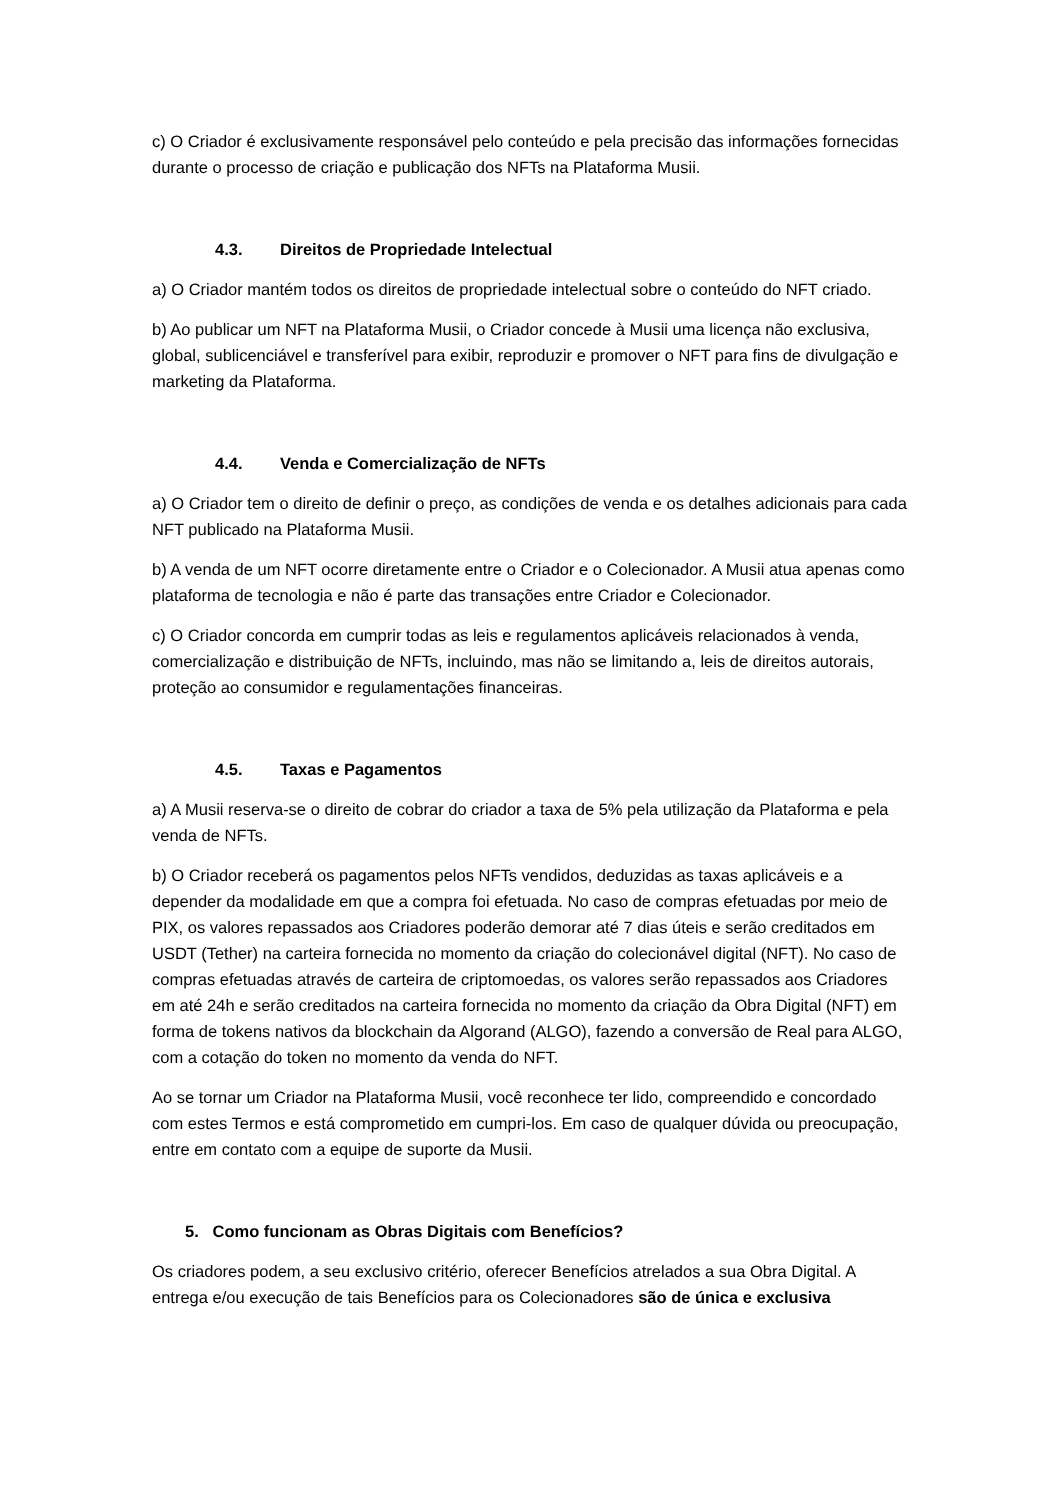c) O Criador é exclusivamente responsável pelo conteúdo e pela precisão das informações fornecidas durante o processo de criação e publicação dos NFTs na Plataforma Musii.
4.3. Direitos de Propriedade Intelectual
a) O Criador mantém todos os direitos de propriedade intelectual sobre o conteúdo do NFT criado.
b) Ao publicar um NFT na Plataforma Musii, o Criador concede à Musii uma licença não exclusiva, global, sublicenciável e transferível para exibir, reproduzir e promover o NFT para fins de divulgação e marketing da Plataforma.
4.4. Venda e Comercialização de NFTs
a) O Criador tem o direito de definir o preço, as condições de venda e os detalhes adicionais para cada NFT publicado na Plataforma Musii.
b) A venda de um NFT ocorre diretamente entre o Criador e o Colecionador. A Musii atua apenas como plataforma de tecnologia e não é parte das transações entre Criador e Colecionador.
c) O Criador concorda em cumprir todas as leis e regulamentos aplicáveis relacionados à venda, comercialização e distribuição de NFTs, incluindo, mas não se limitando a, leis de direitos autorais, proteção ao consumidor e regulamentações financeiras.
4.5. Taxas e Pagamentos
a) A Musii reserva-se o direito de cobrar do criador a taxa de 5% pela utilização da Plataforma e pela venda de NFTs.
b) O Criador receberá os pagamentos pelos NFTs vendidos, deduzidas as taxas aplicáveis e a depender da modalidade em que a compra foi efetuada. No caso de compras efetuadas por meio de PIX, os valores repassados aos Criadores poderão demorar até 7 dias úteis e serão creditados em USDT (Tether) na carteira fornecida no momento da criação do colecionável digital (NFT). No caso de compras efetuadas através de carteira de criptomoedas, os valores serão repassados aos Criadores em até 24h e serão creditados na carteira fornecida no momento da criação da Obra Digital (NFT) em forma de tokens nativos da blockchain da Algorand (ALGO), fazendo a conversão de Real para ALGO, com a cotação do token no momento da venda do NFT.
Ao se tornar um Criador na Plataforma Musii, você reconhece ter lido, compreendido e concordado com estes Termos e está comprometido em cumpri-los. Em caso de qualquer dúvida ou preocupação, entre em contato com a equipe de suporte da Musii.
5. Como funcionam as Obras Digitais com Benefícios?
Os criadores podem, a seu exclusivo critério, oferecer Benefícios atrelados a sua Obra Digital. A entrega e/ou execução de tais Benefícios para os Colecionadores são de única e exclusiva